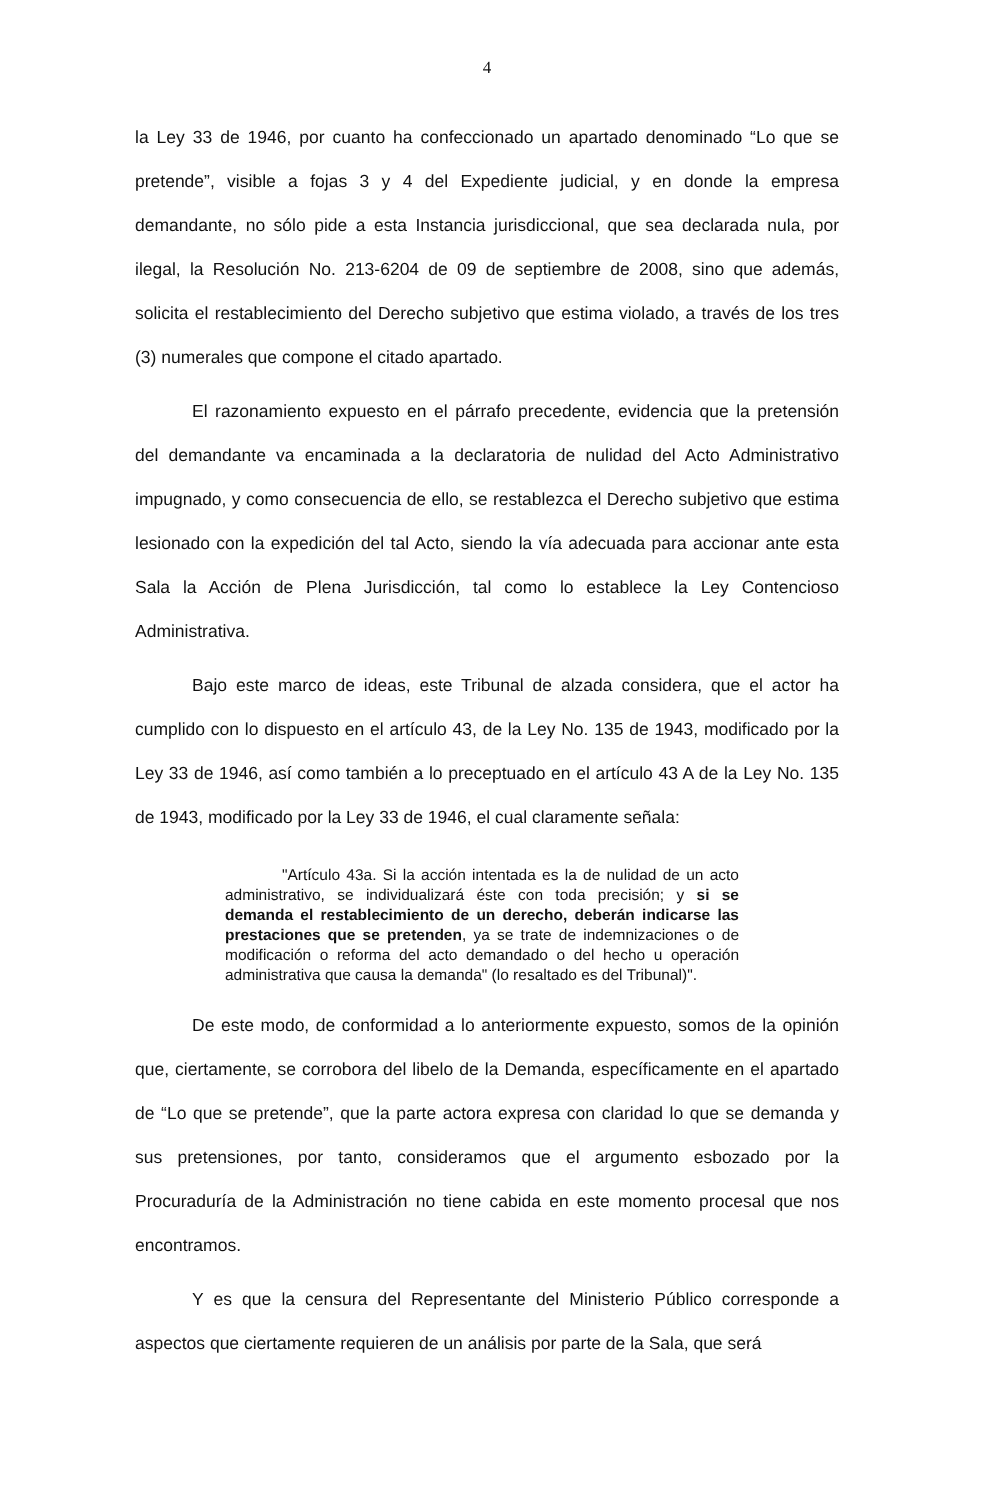4
la Ley 33 de 1946, por cuanto ha confeccionado un apartado denominado “Lo que se pretende”, visible a fojas 3 y 4 del Expediente judicial, y en donde la empresa demandante, no sólo pide a esta Instancia jurisdiccional, que sea declarada nula, por ilegal, la Resolución No. 213-6204 de 09 de septiembre de 2008, sino que además, solicita el restablecimiento del Derecho subjetivo que estima violado, a través de los tres (3) numerales que compone el citado apartado.
El razonamiento expuesto en el párrafo precedente, evidencia que la pretensión del demandante va encaminada a la declaratoria de nulidad del Acto Administrativo impugnado, y como consecuencia de ello, se restablezca el Derecho subjetivo que estima lesionado con la expedición del tal Acto, siendo la vía adecuada para accionar ante esta Sala la Acción de Plena Jurisdicción, tal como lo establece la Ley Contencioso Administrativa.
Bajo este marco de ideas, este Tribunal de alzada considera, que el actor ha cumplido con lo dispuesto en el artículo 43, de la Ley No. 135 de 1943, modificado por la Ley 33 de 1946, así como también a lo preceptuado en el artículo 43 A de la Ley No. 135 de 1943, modificado por la Ley 33 de 1946, el cual claramente señala:
"Artículo 43a. Si la acción intentada es la de nulidad de un acto administrativo, se individualizará éste con toda precisión; y si se demanda el restablecimiento de un derecho, deberán indicarse las prestaciones que se pretenden, ya se trate de indemnizaciones o de modificación o reforma del acto demandado o del hecho u operación administrativa que causa la demanda" (lo resaltado es del Tribunal)".
De este modo, de conformidad a lo anteriormente expuesto, somos de la opinión que, ciertamente, se corrobora del libelo de la Demanda, específicamente en el apartado de “Lo que se pretende”, que la parte actora expresa con claridad lo que se demanda y sus pretensiones, por tanto, consideramos que el argumento esbozado por la Procuraduría de la Administración no tiene cabida en este momento procesal que nos encontramos.
Y es que la censura del Representante del Ministerio Público corresponde a aspectos que ciertamente requieren de un análisis por parte de la Sala, que será